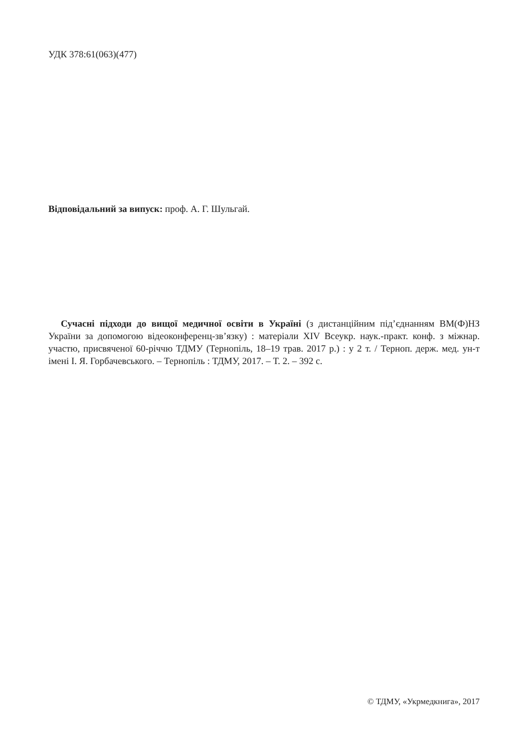УДК 378:61(063)(477)
Відповідальний за випуск: проф. А. Г. Шульгай.
Сучасні підходи до вищої медичної освіти в Україні (з дистанційним під’єднанням ВМ(Ф)НЗ України за допомогою відеоконференц-зв’язку) : матеріали XIV Всеукр. наук.-практ. конф. з міжнар. участю, присвяченої 60-річчю ТДМУ (Тернопіль, 18–19 трав. 2017 р.) : у 2 т. / Терноп. держ. мед. ун-т імені І. Я. Горбачевського. – Тернопіль : ТДМУ, 2017. – Т. 2. – 392 с.
© ТДМУ, «Укрмедкнига», 2017